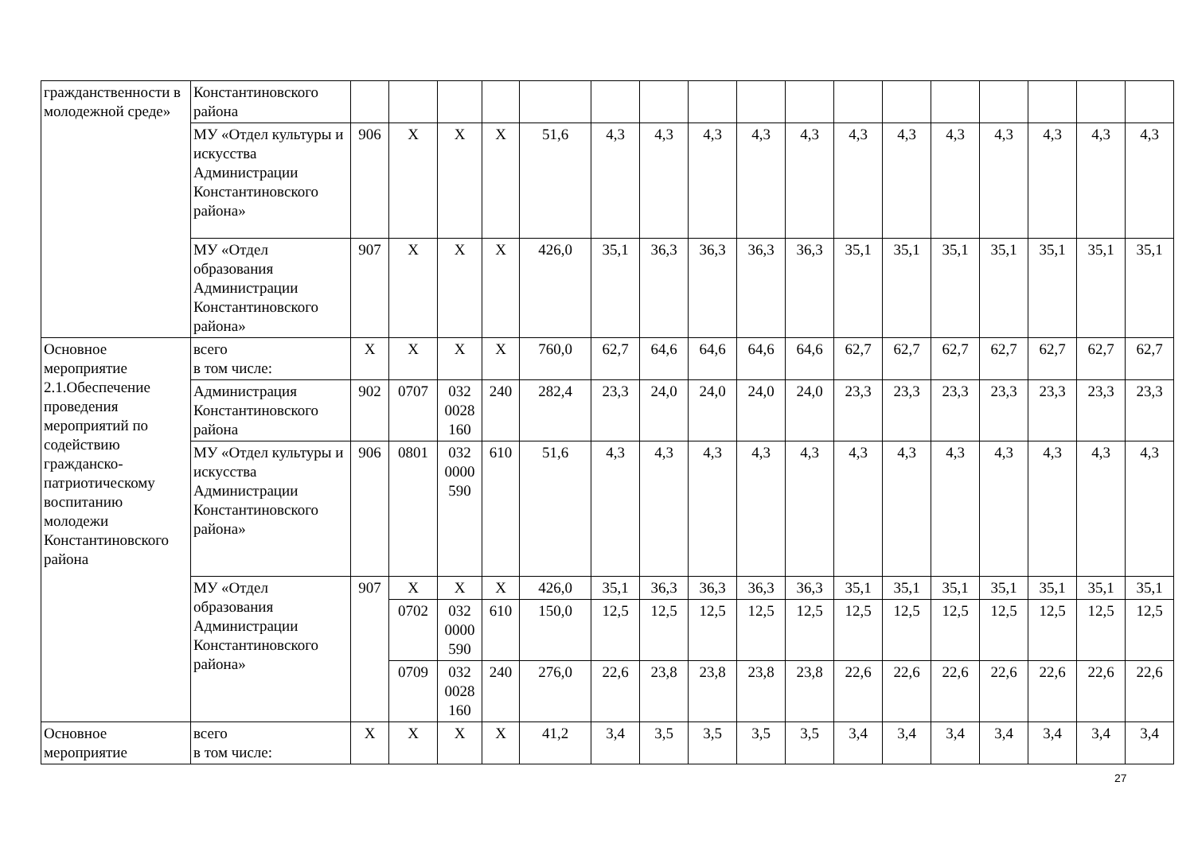| гражданственности в молодежной среде» | Константиновского района | | | | | | | | | | | | | | | | | |
| | МУ «Отдел культуры и искусства Администрации Константиновского района» | 906 | Х | Х | Х | 51,6 | 4,3 | 4,3 | 4,3 | 4,3 | 4,3 | 4,3 | 4,3 | 4,3 | 4,3 | 4,3 | 4,3 | 4,3 |
| | МУ «Отдел образования Администрации Константиновского района» | 907 | Х | Х | Х | 426,0 | 35,1 | 36,3 | 36,3 | 36,3 | 36,3 | 35,1 | 35,1 | 35,1 | 35,1 | 35,1 | 35,1 | 35,1 |
| Основное мероприятие 2.1.Обеспечение проведения мероприятий по содействию гражданско-патриотическому воспитанию молодежи Константиновского района | всего в том числе: | Х | Х | Х | Х | 760,0 | 62,7 | 64,6 | 64,6 | 64,6 | 64,6 | 62,7 | 62,7 | 62,7 | 62,7 | 62,7 | 62,7 | 62,7 |
| | Администрация Константиновского района | 902 | 0707 | 032 0028 160 | 240 | 282,4 | 23,3 | 24,0 | 24,0 | 24,0 | 24,0 | 23,3 | 23,3 | 23,3 | 23,3 | 23,3 | 23,3 | 23,3 |
| | МУ «Отдел культуры и искусства Администрации Константиновского района» | 906 | 0801 | 032 0000 590 | 610 | 51,6 | 4,3 | 4,3 | 4,3 | 4,3 | 4,3 | 4,3 | 4,3 | 4,3 | 4,3 | 4,3 | 4,3 | 4,3 |
| | МУ «Отдел образования Администрации Константиновского района» | 907 | Х | Х | Х | 426,0 | 35,1 | 36,3 | 36,3 | 36,3 | 36,3 | 35,1 | 35,1 | 35,1 | 35,1 | 35,1 | 35,1 | 35,1 |
| | | | 0702 | 032 0000 590 | 610 | 150,0 | 12,5 | 12,5 | 12,5 | 12,5 | 12,5 | 12,5 | 12,5 | 12,5 | 12,5 | 12,5 | 12,5 | 12,5 |
| | | | 0709 | 032 0028 160 | 240 | 276,0 | 22,6 | 23,8 | 23,8 | 23,8 | 23,8 | 22,6 | 22,6 | 22,6 | 22,6 | 22,6 | 22,6 | 22,6 |
| Основное мероприятие | всего в том числе: | Х | Х | Х | Х | 41,2 | 3,4 | 3,5 | 3,5 | 3,5 | 3,5 | 3,4 | 3,4 | 3,4 | 3,4 | 3,4 | 3,4 | 3,4 |
27